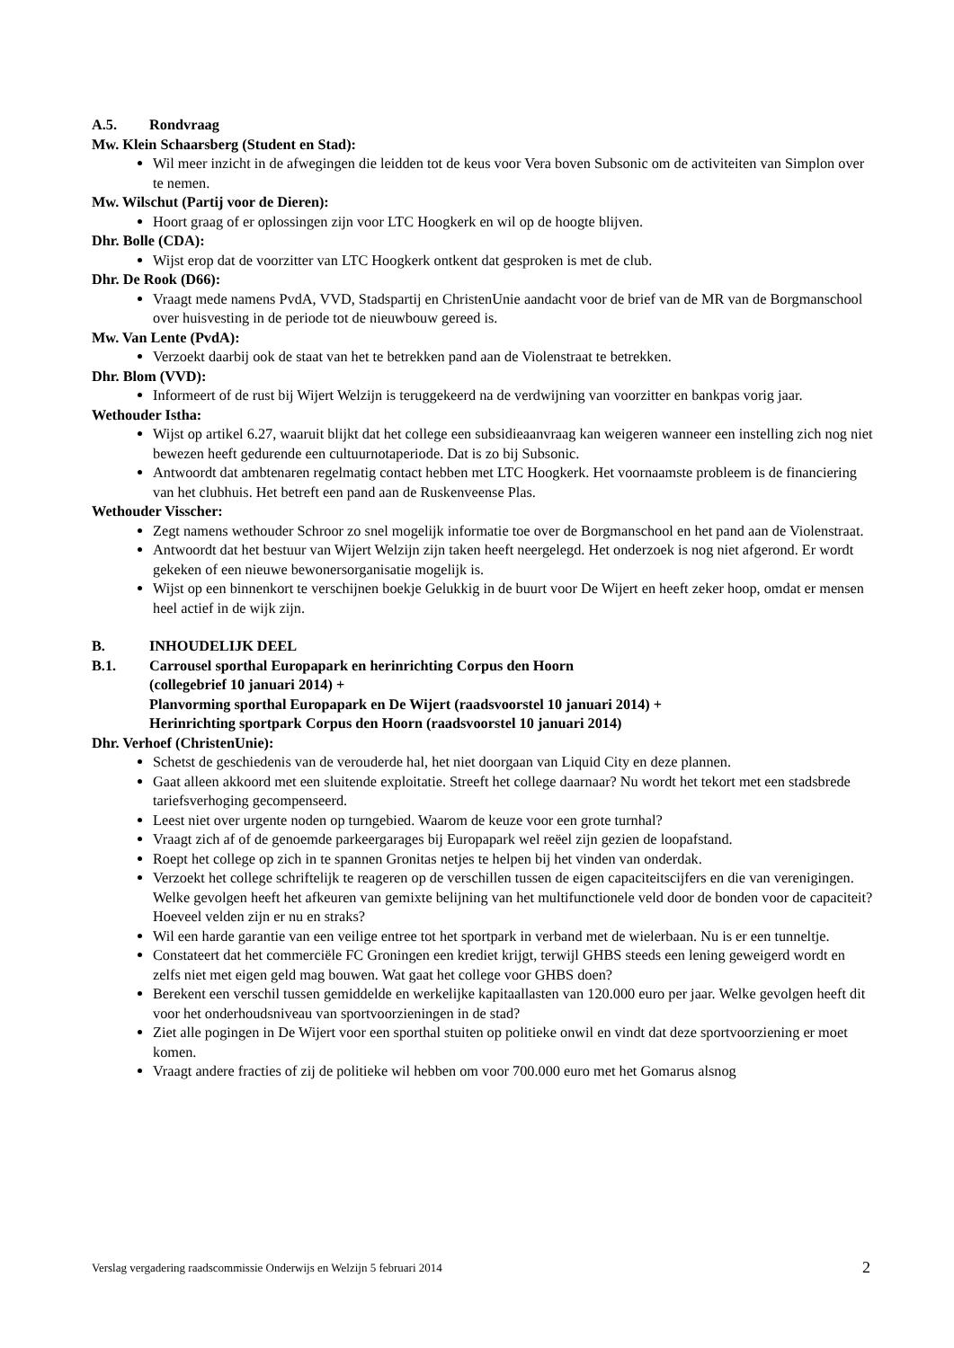A.5. Rondvraag
Mw. Klein Schaarsberg (Student en Stad):
Wil meer inzicht in de afwegingen die leidden tot de keus voor Vera boven Subsonic om de activiteiten van Simplon over te nemen.
Mw. Wilschut (Partij voor de Dieren):
Hoort graag of er oplossingen zijn voor LTC Hoogkerk en wil op de hoogte blijven.
Dhr. Bolle (CDA):
Wijst erop dat de voorzitter van LTC Hoogkerk ontkent dat gesproken is met de club.
Dhr. De Rook (D66):
Vraagt mede namens PvdA, VVD, Stadspartij en ChristenUnie aandacht voor de brief van de MR van de Borgmanschool over huisvesting in de periode tot de nieuwbouw gereed is.
Mw. Van Lente (PvdA):
Verzoekt daarbij ook de staat van het te betrekken pand aan de Violenstraat te betrekken.
Dhr. Blom (VVD):
Informeert of de rust bij Wijert Welzijn is teruggekeerd na de verdwijning van voorzitter en bankpas vorig jaar.
Wethouder Istha:
Wijst op artikel 6.27, waaruit blijkt dat het college een subsidieaanvraag kan weigeren wanneer een instelling zich nog niet bewezen heeft gedurende een cultuurnotaperiode. Dat is zo bij Subsonic.
Antwoordt dat ambtenaren regelmatig contact hebben met LTC Hoogkerk. Het voornaamste probleem is de financiering van het clubhuis. Het betreft een pand aan de Ruskenveense Plas.
Wethouder Visscher:
Zegt namens wethouder Schroor zo snel mogelijk informatie toe over de Borgmanschool en het pand aan de Violenstraat.
Antwoordt dat het bestuur van Wijert Welzijn zijn taken heeft neergelegd. Het onderzoek is nog niet afgerond. Er wordt gekeken of een nieuwe bewonersorganisatie mogelijk is.
Wijst op een binnenkort te verschijnen boekje Gelukkig in de buurt voor De Wijert en heeft zeker hoop, omdat er mensen heel actief in de wijk zijn.
B. INHOUDELIJK DEEL
B.1. Carrousel sporthal Europapark en herinrichting Corpus den Hoorn
(collegebrief 10 januari 2014) +
Planvorming sporthal Europapark en De Wijert (raadsvoorstel 10 januari 2014) +
Herinrichting sportpark Corpus den Hoorn (raadsvoorstel 10 januari 2014)
Dhr. Verhoef (ChristenUnie):
Schetst de geschiedenis van de verouderde hal, het niet doorgaan van Liquid City en deze plannen.
Gaat alleen akkoord met een sluitende exploitatie. Streeft het college daarnaar? Nu wordt het tekort met een stadsbrede tariefsverhoging gecompenseerd.
Leest niet over urgente noden op turngebied. Waarom de keuze voor een grote turnhal?
Vraagt zich af of de genoemde parkeergarages bij Europapark wel reëel zijn gezien de loopafstand.
Roept het college op zich in te spannen Gronitas netjes te helpen bij het vinden van onderdak.
Verzoekt het college schriftelijk te reageren op de verschillen tussen de eigen capaciteitscijfers en die van verenigingen. Welke gevolgen heeft het afkeuren van gemixte belijning van het multifunctionele veld door de bonden voor de capaciteit? Hoeveel velden zijn er nu en straks?
Wil een harde garantie van een veilige entree tot het sportpark in verband met de wielerbaan. Nu is er een tunneltje.
Constateert dat het commerciële FC Groningen een krediet krijgt, terwijl GHBS steeds een lening geweigerd wordt en zelfs niet met eigen geld mag bouwen. Wat gaat het college voor GHBS doen?
Berekent een verschil tussen gemiddelde en werkelijke kapitaallasten van 120.000 euro per jaar. Welke gevolgen heeft dit voor het onderhoudsniveau van sportvoorzieningen in de stad?
Ziet alle pogingen in De Wijert voor een sporthal stuiten op politieke onwil en vindt dat deze sportvoorziening er moet komen.
Vraagt andere fracties of zij de politieke wil hebben om voor 700.000 euro met het Gomarus alsnog
Verslag vergadering raadscommissie Onderwijs en Welzijn 5 februari 2014 2